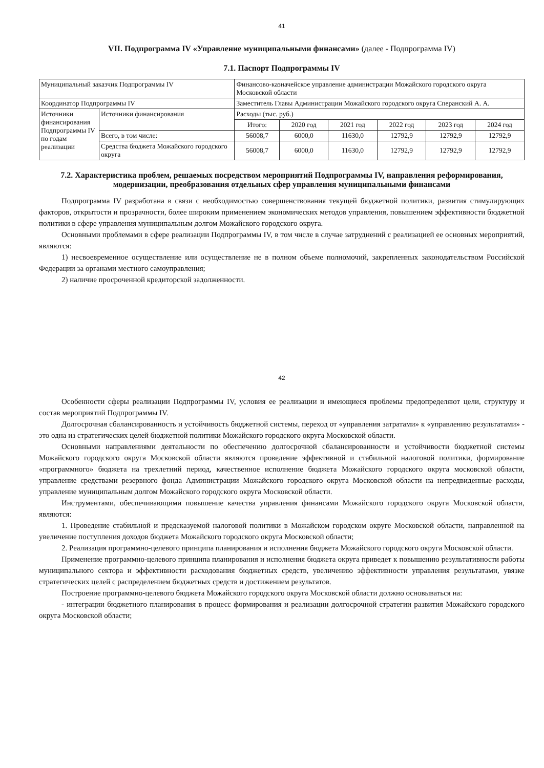41
VII. Подпрограмма IV «Управление муниципальными финансами» (далее - Подпрограмма IV)
7.1. Паспорт Подпрограммы IV
| Муниципальный заказчик Подпрограммы IV | | Финансово-казначейское управление администрации Можайского городского округа Московской области | | | | | |
| Координатор Подпрограммы IV | | Заместитель Главы Администрации Можайского городского округа Сперанский А. А. | | | | | |
| Источники финансирования Подпрограммы IV по годам реализации | Источники финансирования | Расходы (тыс. руб.) | | | | | |
| | | Итого: | 2020 год | 2021 год | 2022 год | 2023 год | 2024 год |
| | Всего, в том числе: | 56008,7 | 6000,0 | 11630,0 | 12792,9 | 12792,9 | 12792,9 |
| | Средства бюджета Можайского городского округа | 56008,7 | 6000,0 | 11630,0 | 12792,9 | 12792,9 | 12792,9 |
7.2. Характеристика проблем, решаемых посредством мероприятий Подпрограммы IV, направления реформирования, модернизации, преобразования отдельных сфер управления муниципальными финансами
Подпрограмма IV разработана в связи с необходимостью совершенствования текущей бюджетной политики, развития стимулирующих факторов, открытости и прозрачности, более широким применением экономических методов управления, повышением эффективности бюджетной политики в сфере управления муниципальным долгом Можайского городского округа.
Основными проблемами в сфере реализации Подпрограммы IV, в том числе в случае затруднений с реализацией ее основных мероприятий, являются:
1) несвоевременное осуществление или осуществление не в полном объеме полномочий, закрепленных законодательством Российской Федерации за органами местного самоуправления;
2) наличие просроченной кредиторской задолженности.
42
Особенности сферы реализации Подпрограммы IV, условия ее реализации и имеющиеся проблемы предопределяют цели, структуру и состав мероприятий Подпрограммы IV.
Долгосрочная сбалансированность и устойчивость бюджетной системы, переход от «управления затратами» к «управлению результатами» - это одна из стратегических целей бюджетной политики Можайского городского округа Московской области.
Основными направлениями деятельности по обеспечению долгосрочной сбалансированности и устойчивости бюджетной системы Можайского городского округа Московской области являются проведение эффективной и стабильной налоговой политики, формирование «программного» бюджета на трехлетний период, качественное исполнение бюджета Можайского городского округа московской области, управление средствами резервного фонда Администрации Можайского городского округа Московской области на непредвиденные расходы, управление муниципальным долгом Можайского городского округа Московской области.
Инструментами, обеспечивающими повышение качества управления финансами Можайского городского округа Московской области, являются:
1. Проведение стабильной и предсказуемой налоговой политики в Можайском городском округе Московской области, направленной на увеличение поступления доходов бюджета Можайского городского округа Московской области;
2. Реализация программно-целевого принципа планирования и исполнения бюджета Можайского городского округа Московской области.
Применение программно-целевого принципа планирования и исполнения бюджета округа приведет к повышению результативности работы муниципального сектора и эффективности расходования бюджетных средств, увеличению эффективности управления результатами, увязке стратегических целей с распределением бюджетных средств и достижением результатов.
Построение программно-целевого бюджета Можайского городского округа Московской области должно основываться на:
- интеграции бюджетного планирования в процесс формирования и реализации долгосрочной стратегии развития Можайского городского округа Московской области;